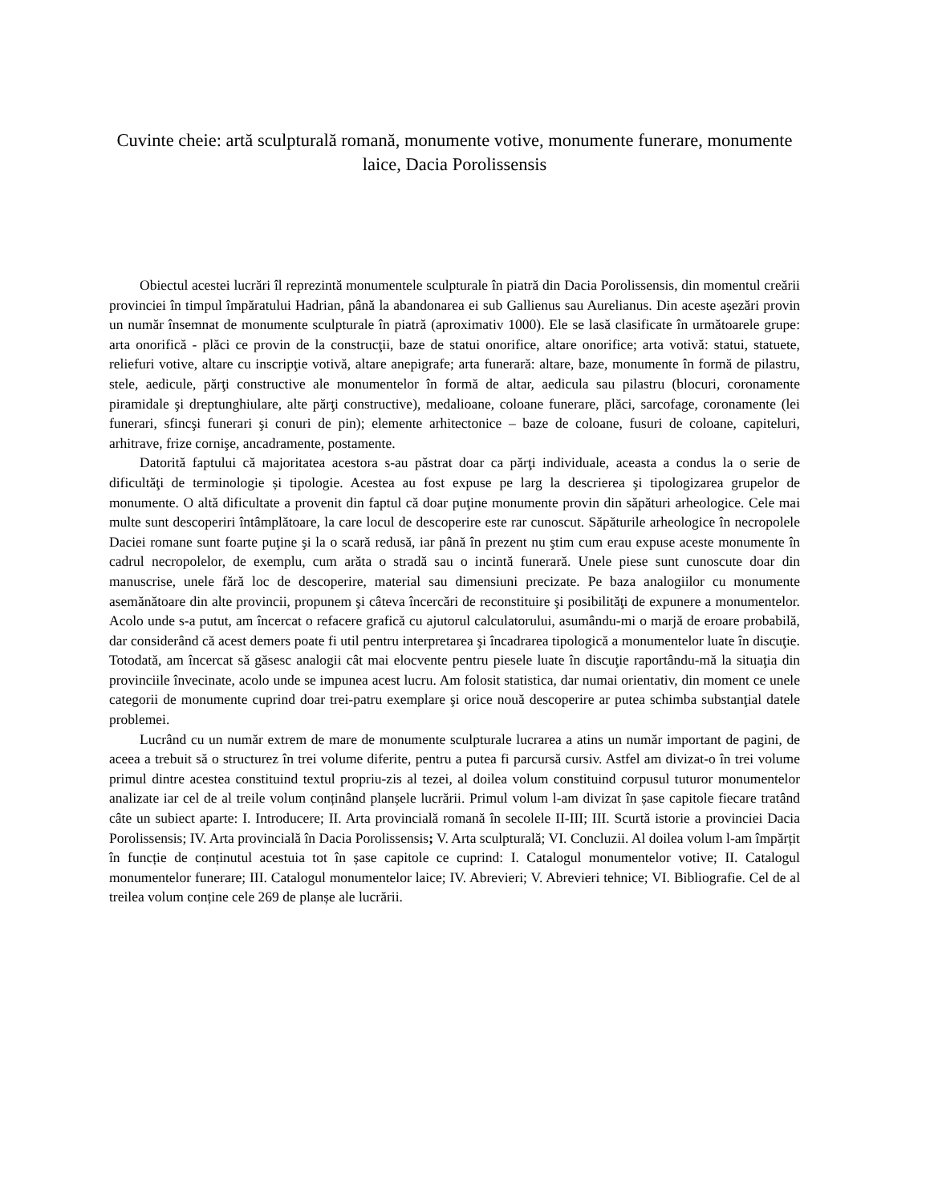Cuvinte cheie: artă sculpturală romană, monumente votive, monumente funerare, monumente laice, Dacia Porolissensis
Obiectul acestei lucrări îl reprezintă monumentele sculpturale în piatră din Dacia Porolissensis, din momentul creării provinciei în timpul împăratului Hadrian, până la abandonarea ei sub Gallienus sau Aurelianus. Din aceste aşezări provin un număr însemnat de monumente sculpturale în piatră (aproximativ 1000). Ele se lasă clasificate în următoarele grupe: arta onorifică - plăci ce provin de la construcţii, baze de statui onorifice, altare onorifice; arta votivă: statui, statuete, reliefuri votive, altare cu inscripţie votivă, altare anepigrafe; arta funerară: altare, baze, monumente în formă de pilastru, stele, aedicule, părţi constructive ale monumentelor în formă de altar, aedicula sau pilastru (blocuri, coronamente piramidale şi dreptunghiulare, alte părţi constructive), medalioane, coloane funerare, plăci, sarcofage, coronamente (lei funerari, sfincşi funerari şi conuri de pin); elemente arhitectonice – baze de coloane, fusuri de coloane, capiteluri, arhitrave, frize cornişe, ancadramente, postamente.
Datorită faptului că majoritatea acestora s-au păstrat doar ca părţi individuale, aceasta a condus la o serie de dificultăţi de terminologie și tipologie. Acestea au fost expuse pe larg la descrierea şi tipologizarea grupelor de monumente. O altă dificultate a provenit din faptul că doar puţine monumente provin din săpături arheologice. Cele mai multe sunt descoperiri întâmplătoare, la care locul de descoperire este rar cunoscut. Săpăturile arheologice în necropolele Daciei romane sunt foarte puţine şi la o scară redusă, iar până în prezent nu ştim cum erau expuse aceste monumente în cadrul necropolelor, de exemplu, cum arăta o stradă sau o incintă funerară. Unele piese sunt cunoscute doar din manuscrise, unele fără loc de descoperire, material sau dimensiuni precizate. Pe baza analogiilor cu monumente asemănătoare din alte provincii, propunem şi câteva încercări de reconstituire şi posibilităţi de expunere a monumentelor. Acolo unde s-a putut, am încercat o refacere grafică cu ajutorul calculatorului, asumându-mi o marjă de eroare probabilă, dar considerând că acest demers poate fi util pentru interpretarea şi încadrarea tipologică a monumentelor luate în discuţie. Totodată, am încercat să găsesc analogii cât mai elocvente pentru piesele luate în discuţie raportându-mă la situaţia din provinciile învecinate, acolo unde se impunea acest lucru. Am folosit statistica, dar numai orientativ, din moment ce unele categorii de monumente cuprind doar trei-patru exemplare şi orice nouă descoperire ar putea schimba substanţial datele problemei.
Lucrând cu un număr extrem de mare de monumente sculpturale lucrarea a atins un număr important de pagini, de aceea a trebuit să o structurez în trei volume diferite, pentru a putea fi parcursă cursiv. Astfel am divizat-o în trei volume primul dintre acestea constituind textul propriu-zis al tezei, al doilea volum constituind corpusul tuturor monumentelor analizate iar cel de al treile volum conținând planșele lucrării. Primul volum l-am divizat în șase capitole fiecare tratând câte un subiect aparte: I. Introducere; II. Arta provincială romană în secolele II-III; III. Scurtă istorie a provinciei Dacia Porolissensis; IV. Arta provincială în Dacia Porolissensis; V. Arta sculpturală; VI. Concluzii. Al doilea volum l-am împărțit în funcție de conținutul acestuia tot în șase capitole ce cuprind: I. Catalogul monumentelor votive; II. Catalogul monumentelor funerare; III. Catalogul monumentelor laice; IV. Abrevieri; V. Abrevieri tehnice; VI. Bibliografie. Cel de al treilea volum conține cele 269 de planșe ale lucrării.